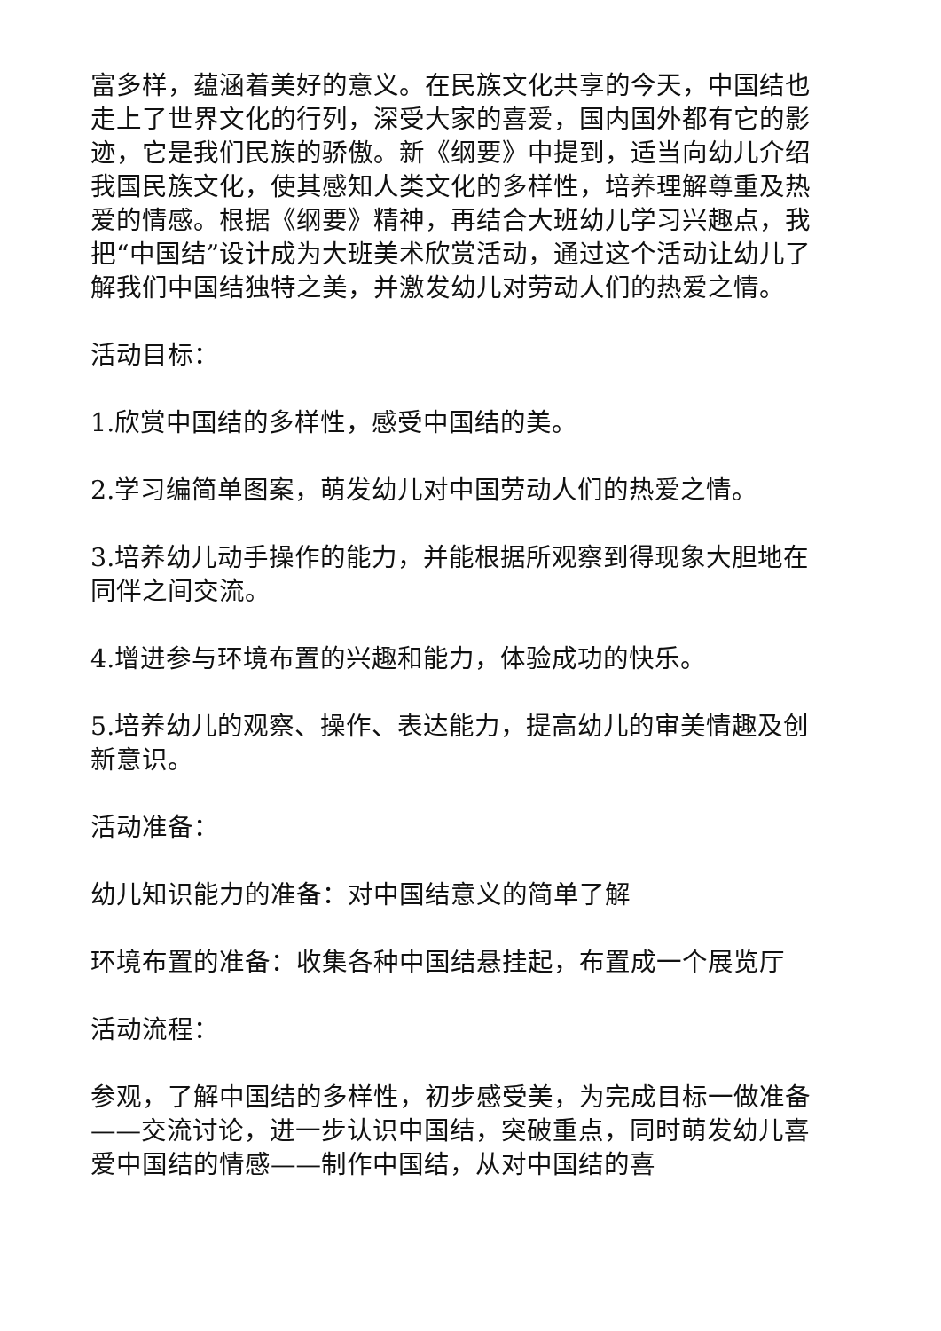富多样，蕴涵着美好的意义。在民族文化共享的今天，中国结也走上了世界文化的行列，深受大家的喜爱，国内国外都有它的影迹，它是我们民族的骄傲。新《纲要》中提到，适当向幼儿介绍我国民族文化，使其感知人类文化的多样性，培养理解尊重及热爱的情感。根据《纲要》精神，再结合大班幼儿学习兴趣点，我把“中国结”设计成为大班美术欣赏活动，通过这个活动让幼儿了解我们中国结独特之美，并激发幼儿对劳动人们的热爱之情。
活动目标：
1.欣赏中国结的多样性，感受中国结的美。
2.学习编简单图案，萌发幼儿对中国劳动人们的热爱之情。
3.培养幼儿动手操作的能力，并能根据所观察到得现象大胆地在同伴之间交流。
4.增进参与环境布置的兴趣和能力，体验成功的快乐。
5.培养幼儿的观察、操作、表达能力，提高幼儿的审美情趣及创新意识。
活动准备：
幼儿知识能力的准备：对中国结意义的简单了解
环境布置的准备：收集各种中国结悬挂起，布置成一个展览厅
活动流程：
参观，了解中国结的多样性，初步感受美，为完成目标一做准备——交流讨论，进一步认识中国结，突破重点，同时萌发幼儿喜爱中国结的情感——制作中国结，从对中国结的喜